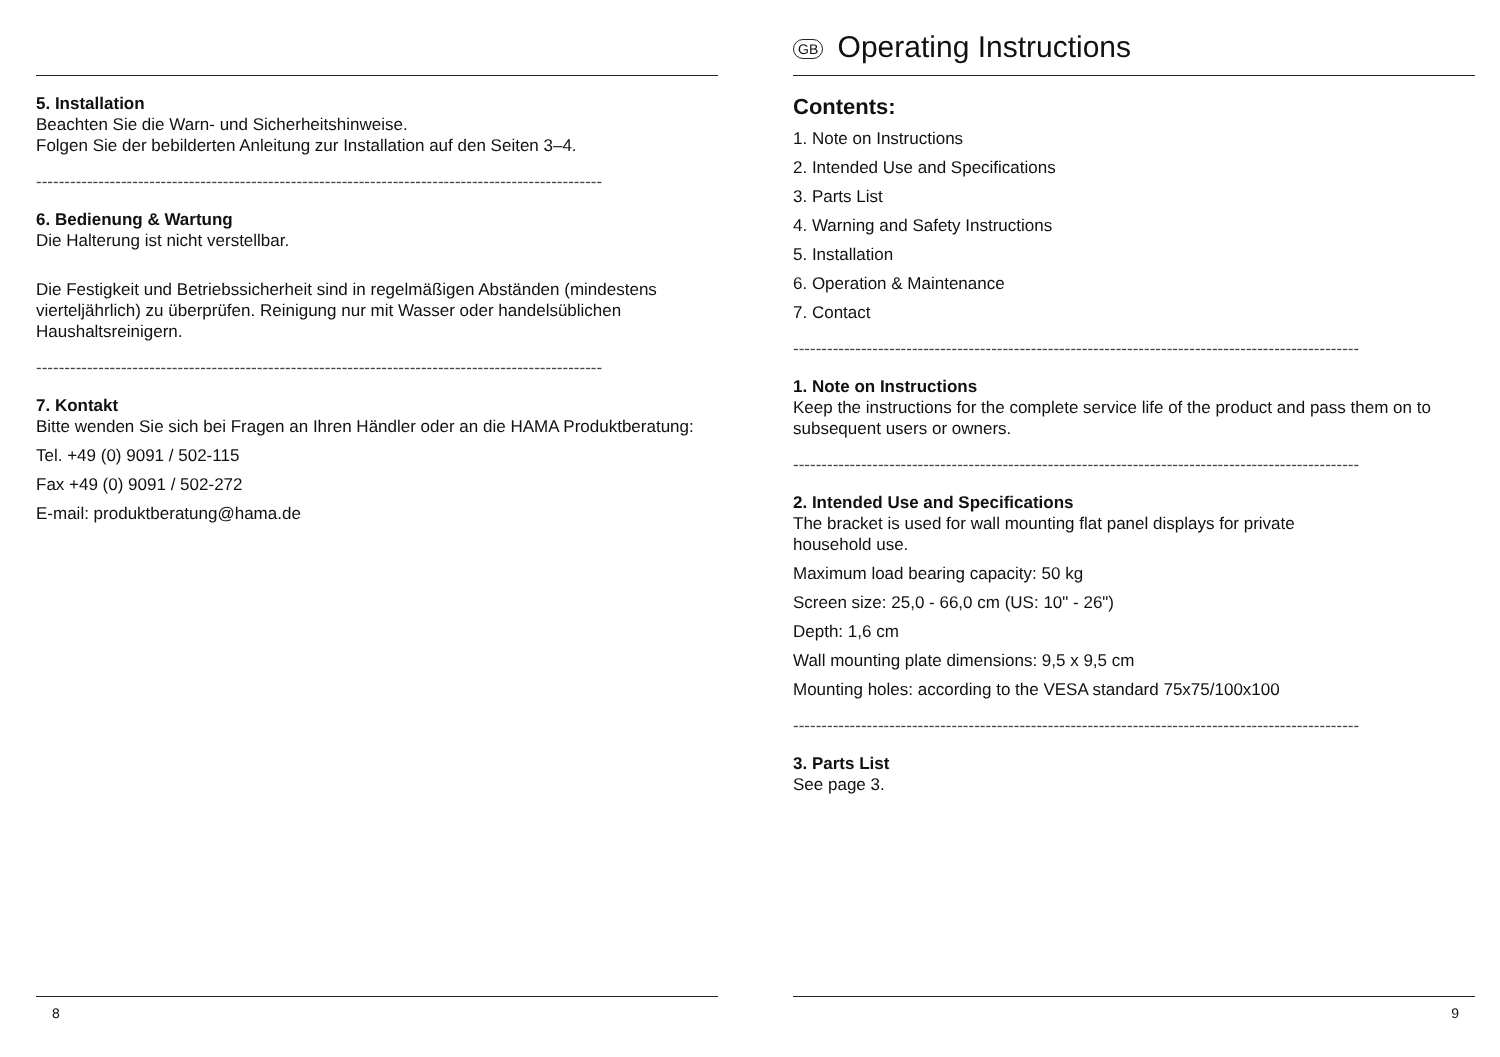5. Installation
Beachten Sie die Warn- und Sicherheitshinweise.
Folgen Sie der bebilderten Anleitung zur Installation auf den Seiten 3–4.
----------------------------------------------------------------------------------------------------
6. Bedienung & Wartung
Die Halterung ist nicht verstellbar.
Die Festigkeit und Betriebssicherheit sind in regelmäßigen Abständen (mindestens vierteljährlich) zu überprüfen. Reinigung nur mit Wasser oder handelsüblichen Haushaltsreinigern.
----------------------------------------------------------------------------------------------------
7. Kontakt
Bitte wenden Sie sich bei Fragen an Ihren Händler oder an die HAMA Produktberatung:
Tel. +49 (0) 9091 / 502-115
Fax +49 (0) 9091 / 502-272
E-mail: produktberatung@hama.de
8
GB Operating Instructions
Contents:
1. Note on Instructions
2. Intended Use and Specifications
3. Parts List
4. Warning and Safety Instructions
5. Installation
6. Operation & Maintenance
7. Contact
----------------------------------------------------------------------------------------------------
1. Note on Instructions
Keep the instructions for the complete service life of the product and pass them on to subsequent users or owners.
----------------------------------------------------------------------------------------------------
2. Intended Use and Specifications
The bracket is used for wall mounting flat panel displays for private
household use.
Maximum load bearing capacity: 50 kg
Screen size: 25,0 - 66,0 cm (US: 10" - 26")
Depth: 1,6 cm
Wall mounting plate dimensions: 9,5 x 9,5 cm
Mounting holes: according to the VESA standard 75x75/100x100
----------------------------------------------------------------------------------------------------
3. Parts List
See page 3.
9